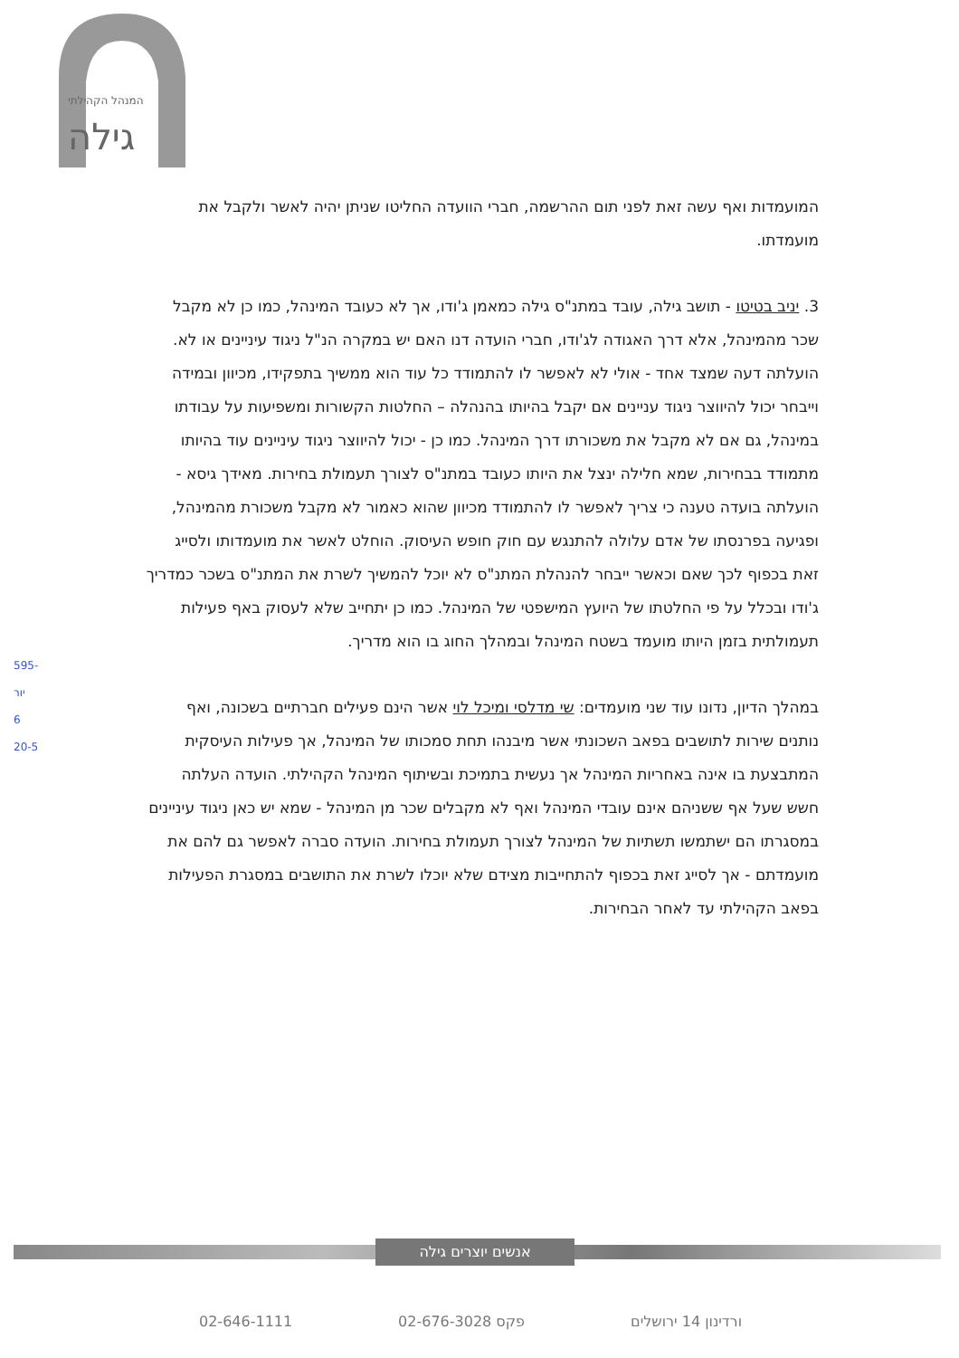גילה
המנהל הקהילתי
595-
יור
6
20-5
המועמדות ואף עשה זאת לפני תום ההרשמה, חברי הוועדה החליטו שניתן יהיה לאשר ולקבל את מועמדתו.
3. יניב בטיטו - תושב גילה, עובד במתנ"ס גילה כמאמן ג'ודו, אך לא כעובד המינהל, כמו כן לא מקבל שכר מהמינהל, אלא דרך האגודה לג'ודו, חברי הועדה דנו האם יש במקרה הנ"ל ניגוד עיניינים או לא. הועלתה דעה שמצד אחד - אולי לא לאפשר לו להתמודד כל עוד הוא ממשיך בתפקידו, מכיוון ובמידה וייבחר יכול להיווצר ניגוד עניינים אם יקבל בהיותו בהנהלה – החלטות הקשורות ומשפיעות על עבודתו במינהל, גם אם לא מקבל את משכורתו דרך המינהל. כמו כן - יכול להיווצר ניגוד עיניינים עוד בהיותו מתמודד בבחירות, שמא חלילה ינצל את היותו כעובד במתנ"ס לצורך תעמולת בחירות. מאידך גיסא - הועלתה בועדה טענה כי צריך לאפשר לו להתמודד מכיוון שהוא כאמור לא מקבל משכורת מהמינהל, ופגיעה בפרנסתו של אדם עלולה להתנגש עם חוק חופש העיסוק. הוחלט לאשר את מועמדותו ולסייג זאת בכפוף לכך שאם וכאשר ייבחר להנהלת המתנ"ס לא יוכל להמשיך לשרת את המתנ"ס בשכר כמדריך ג'ודו ובכלל על פי החלטתו של היועץ המישפטי של המינהל. כמו כן יתחייב שלא לעסוק באף פעילות תעמולתית בזמן היותו מועמד בשטח המינהל ובמהלך החוג בו הוא מדריך.
במהלך הדיון, נדונו עוד שני מועמדים: שי מדלסי ומיכל לוי אשר הינם פעילים חברתיים בשכונה, ואף נותנים שירות לתושבים בפאב השכונתי אשר מיבנהו תחת סמכותו של המינהל, אך פעילות העיסקית המתבצעת בו אינה באחריות המינהל אך נעשית בתמיכת ובשיתוף המינהל הקהילתי. הועדה העלתה חשש שעל אף ששניהם אינם עובדי המינהל ואף לא מקבלים שכר מן המינהל - שמא יש כאן ניגוד עיניינים במסגרתו הם ישתמשו תשתיות של המינהל לצורך תעמולת בחירות. הועדה סברה לאפשר גם להם את מועמדתם - אך לסייג זאת בכפוף להתחייבות מצידם שלא יוכלו לשרת את התושבים במסגרת הפעילות בפאב הקהילתי עד לאחר הבחירות.
אנשים יוצרים גילה
ורדינון 14 ירושלים פקס 02-676-3028 02-646-1111